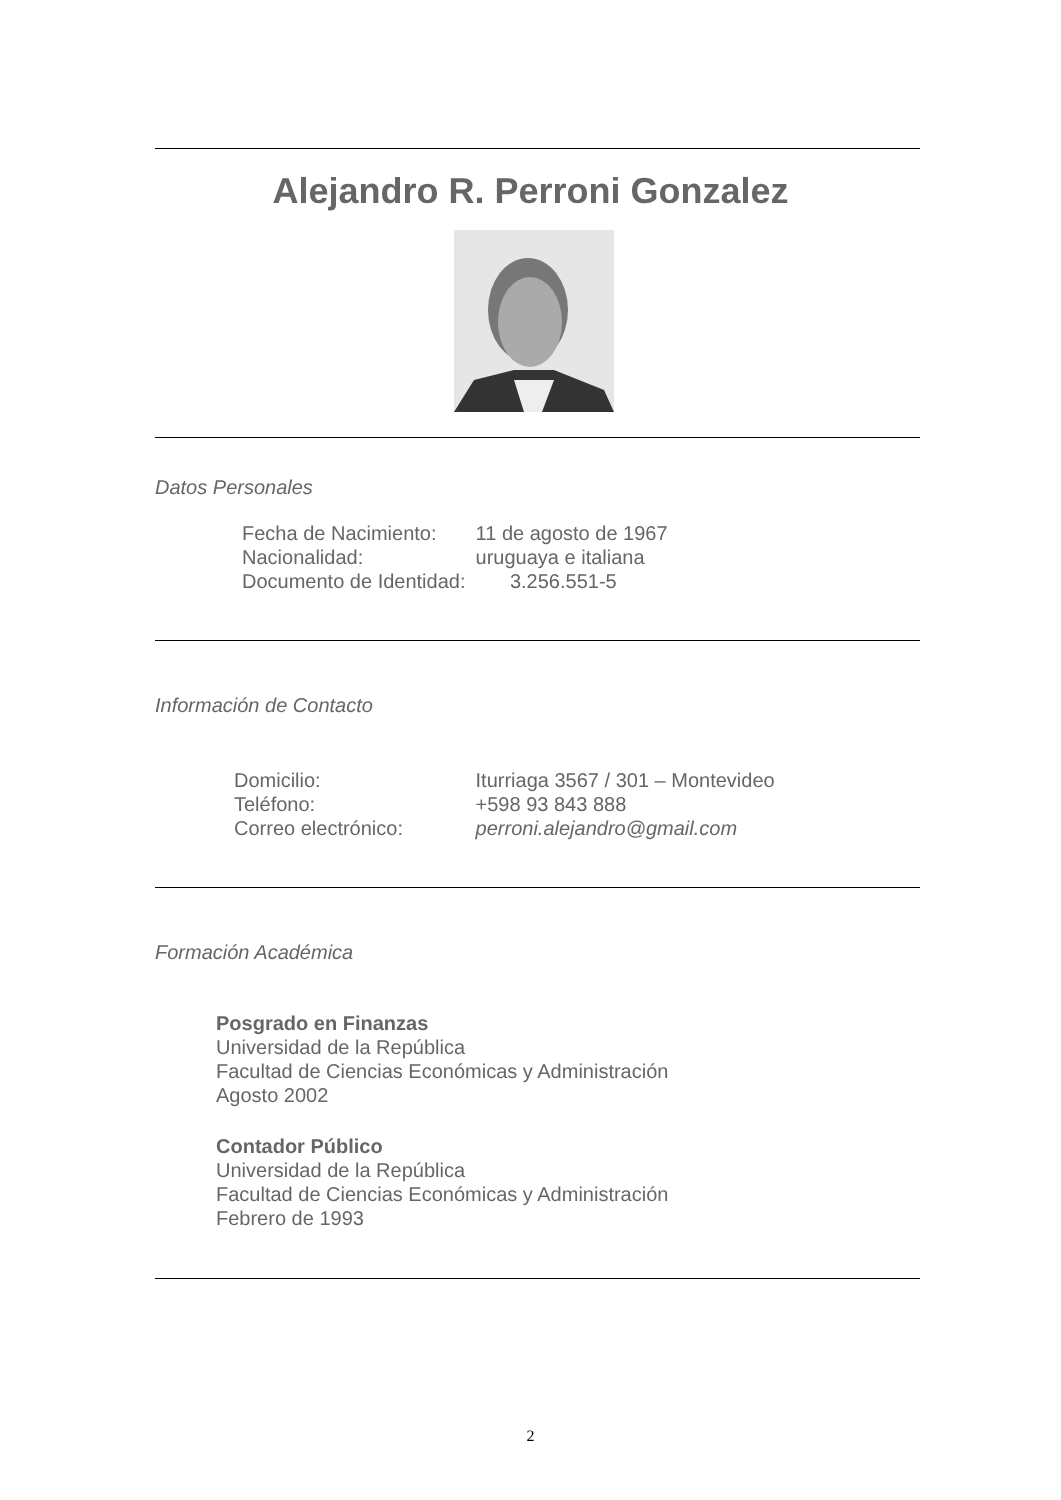Alejandro R. Perroni Gonzalez
Datos Personales
Fecha de Nacimiento: 11 de agosto de 1967
Nacionalidad: uruguaya e italiana
Documento de Identidad: 3.256.551-5
Información de Contacto
Domicilio: Iturriaga 3567 / 301 – Montevideo
Teléfono: +598 93 843 888
Correo electrónico: perroni.alejandro@gmail.com
Formación Académica
Posgrado en Finanzas
Universidad de la República
Facultad de Ciencias Económicas y Administración
Agosto 2002
Contador Público
Universidad de la República
Facultad de Ciencias Económicas y Administración
Febrero de 1993
2